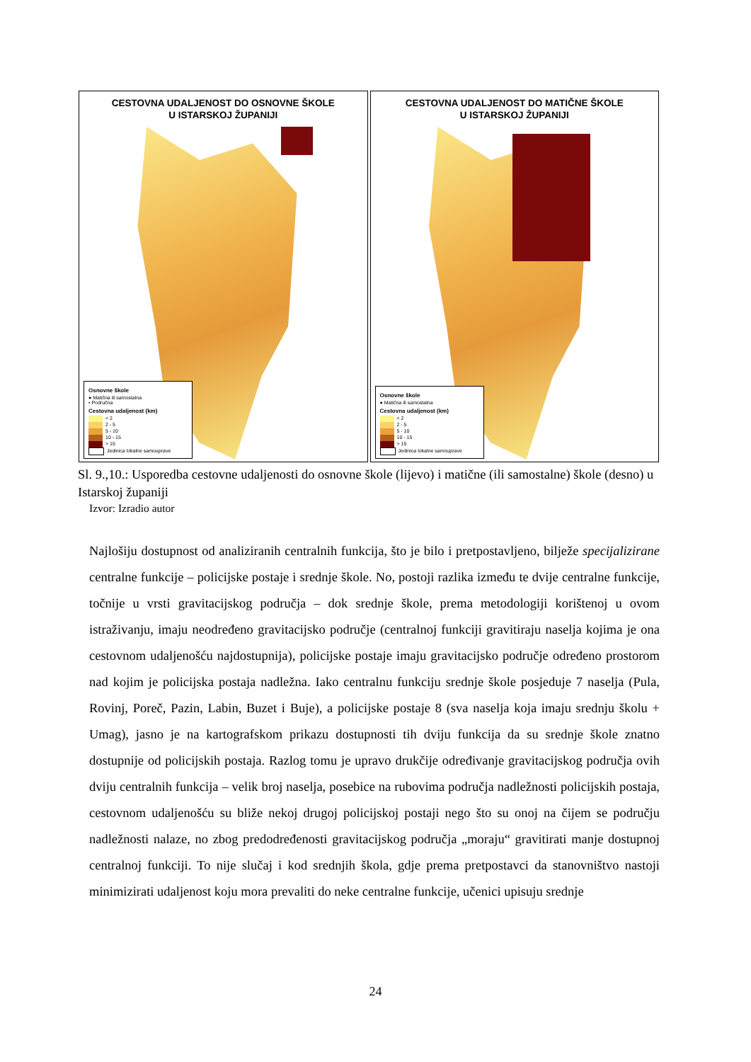CESTOVNA UDALJENOST DO OSNOVNE ŠKOLE
U ISTARSKOJ ŽUPANIJI
Osnovne škole
● Matična ili samostalna
• Područna
Cestovna udaljenost (km)
< 2
2 - 5
5 - 10
10 - 15
> 15
Jedinica lokalne samouprave
CESTOVNA UDALJENOST DO MATIČNE ŠKOLE
U ISTARSKOJ ŽUPANIJI
Osnovne škole
● Matična ili samostalna
Cestovna udaljenost (km)
< 2
2 - 5
5 - 10
10 - 15
> 15
Jedinica lokalne samouprave
Sl. 9.,10.: Usporedba cestovne udaljenosti do osnovne škole (lijevo) i matične (ili samostalne) škole (desno) u Istarskoj županiji
Izvor: Izradio autor
Najlošiju dostupnost od analiziranih centralnih funkcija, što je bilo i pretpostavljeno, bilježe specijalizirane centralne funkcije – policijske postaje i srednje škole. No, postoji razlika između te dvije centralne funkcije, točnije u vrsti gravitacijskog područja – dok srednje škole, prema metodologiji korištenoj u ovom istraživanju, imaju neodređeno gravitacijsko područje (centralnoj funkciji gravitiraju naselja kojima je ona cestovnom udaljenošću najdostupnija), policijske postaje imaju gravitacijsko područje određeno prostorom nad kojim je policijska postaja nadležna. Iako centralnu funkciju srednje škole posjeduje 7 naselja (Pula, Rovinj, Poreč, Pazin, Labin, Buzet i Buje), a policijske postaje 8 (sva naselja koja imaju srednju školu + Umag), jasno je na kartografskom prikazu dostupnosti tih dviju funkcija da su srednje škole znatno dostupnije od policijskih postaja. Razlog tomu je upravo drukčije određivanje gravitacijskog područja ovih dviju centralnih funkcija – velik broj naselja, posebice na rubovima područja nadležnosti policijskih postaja, cestovnom udaljenošću su bliže nekoj drugoj policijskoj postaji nego što su onoj na čijem se području nadležnosti nalaze, no zbog predodređenosti gravitacijskog područja „moraju“ gravitirati manje dostupnoj centralnoj funkciji. To nije slučaj i kod srednjih škola, gdje prema pretpostavci da stanovništvo nastoji minimizirati udaljenost koju mora prevaliti do neke centralne funkcije, učenici upisuju srednje
24